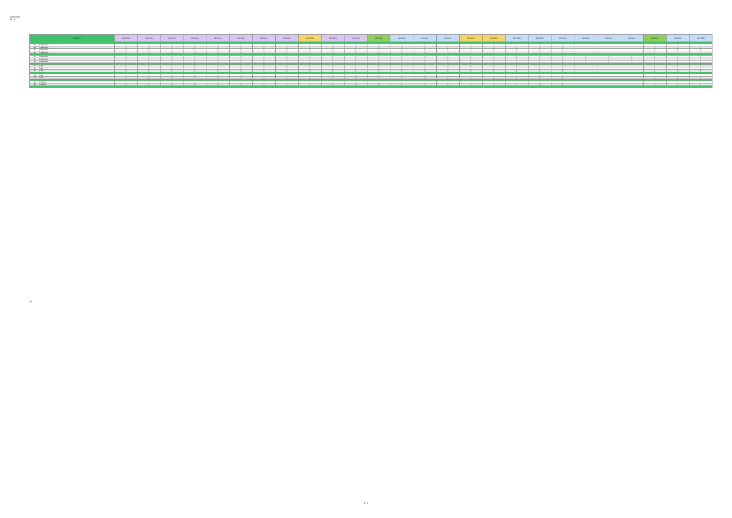NetShelter
2019
| | NetShelter | NetShelter | NetShelter | NetShelter | NetShelter | NetShelter | NetShelter | NetShelter | NetShelter | NetShelter | NetShelter | NetShelter | NetShelter | NetShelter | NetShelter | NetShelter | NetShelter | NetShelter | NetShelter | NetShelter | NetShelter | NetShelter | NetShelter | NetShelter | NetShelter | NetShelter | NetShelter |
| --- | --- | --- | --- | --- | --- | --- | --- | --- | --- | --- | --- | --- | --- | --- | --- | --- | --- | --- | --- | --- | --- | --- | --- | --- | --- | --- | --- |
| AR | NetShelter | ○ | ○ | ○ | ○ | ○ | ○ | ○ | ○ | ○ | ○ | ○ | ○ | ○ | ○ | ○ | ○ | ○ | ○ | ○ | ○ | | | | ○ | ○ | ○ |
| AR | NetShelter | ○ | ○ | ○ | ○ | ○ | ○ | ○ | ○ | ○ | ○ | ○ | ○ | ○ | ○ | ○ | ○ | ○ | ○ | ○ | ○ | | | | ○ | ○ | ○ |
| AR | NetShelter | ○ | ○ | ○ | ○ | ○ | ○ | ○ | ○ | ○ | ○ | ○ | ○ | ○ | ○ | ○ | ○ | ○ | ○ | ○ | ○ | | | | ○ | ○ | ○ |
| AR | NetShelter | ○ | ○ | ○ | ○ | ○ | ○ | ○ | ○ | ○ | ○ | ○ | ○ | ○ | ○ | ○ | ○ | ○ | ○ | ○ | ○ | | | | ○ | ○ | ○ |
| AR | NetShelter | ○ | ○ | ○ | ○ | ○ | ○ | ○ | ○ | ○ | ○ | ○ | ○ | ○ | ○ | ○ | ○ | ○ | ○ | ○ | ○ | ○ | ○ | ○ | ○ | ○ | ○ |
| AR | NetShelter | ○ | ○ | ○ | ○ | ○ | ○ | ○ | ○ | ○ | ○ | ○ | ○ | ○ | ○ | ○ | ○ | ○ | ○ | ○ | ○ | ○ | ○ | ○ | ○ | ○ | ○ |
| AR | NetShelter | ○ | ○ | ○ | ○ | ○ | ○ | ○ | ○ | ○ | ○ | ○ | ○ | ○ | ○ | ○ | ○ | ○ | ○ | ○ | ○ | ○ | ○ | ○ | ○ | ○ | ○ |
| AP | APC | ○ | ○ | ○ | ○ | ○ | ○ | ○ | ○ | ○ | ○ | ○ | ○ | ○ | ○ | ○ | ○ | ○ | ○ | ○ | ○ | | | | ○ | ○ | ○ |
| AP | APC | ○ | ○ | ○ | ○ | ○ | ○ | ○ | ○ | ○ | ○ | ○ | ○ | ○ | ○ | ○ | ○ | ○ | ○ | ○ | ○ | | | | ○ | ○ | ○ |
| AP | APC | ○ | ○ | ○ | ○ | ○ | ○ | ○ | ○ | ○ | ○ | ○ | ○ | ○ | ○ | ○ | ○ | ○ | ○ | ○ | ○ | | | | ○ | ○ | ○ |
| SM | APC | ○ | ○ | ○ | ○ | ○ | ○ | ○ | ○ | ○ | ○ | ○ | ○ | ○ | ○ | ○ | ○ | ○ | ○ | ○ | ○ | | | | ○ | ○ | ○ |
| SM | APC | ○ | ○ | ○ | ○ | ○ | ○ | ○ | ○ | ○ | ○ | ○ | ○ | ○ | ○ | ○ | ○ | ○ | ○ | ○ | ○ | | | | ○ | ○ | ○ |
| NB | NetBotz | ○ | ○ | ○ | ○ | ○ | ○ | ○ | ○ | ○ | ○ | ○ | ○ | ○ | ○ | ○ | ○ | ○ | ○ | ○ | ○ | | | | ○ | ○ | ○ |
| NB | NetBotz | ○ | ○ | ○ | ○ | ○ | ○ | ○ | ○ | ○ | ○ | ○ | ○ | ○ | ○ | ○ | ○ | ○ | ○ | ○ | ○ | | | | ○ | ○ | ○ |
注記
1 / 1